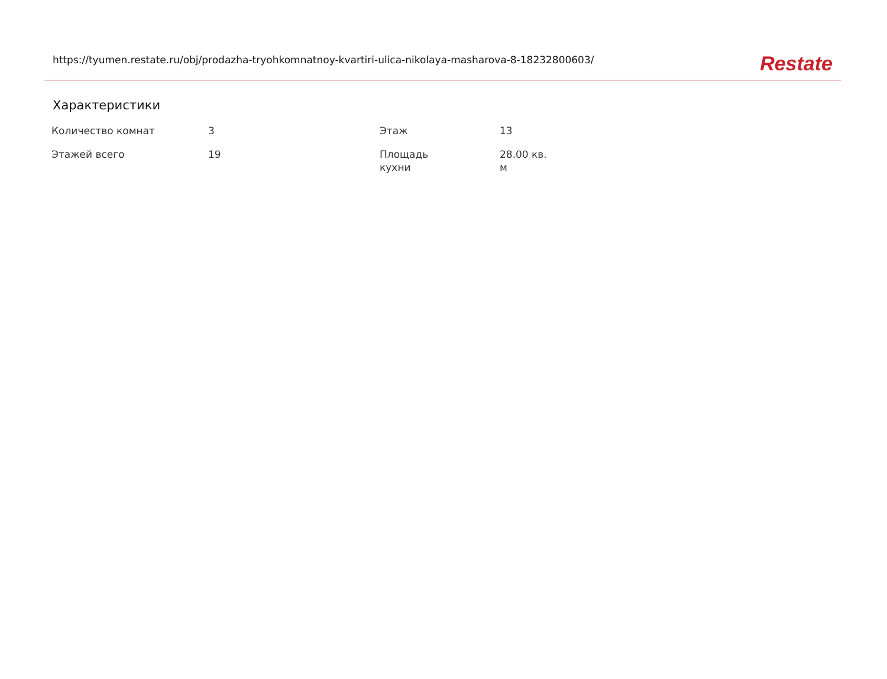https://tyumen.restate.ru/obj/prodazha-tryohkomnatnoy-kvartiri-ulica-nikolaya-masharova-8-18232800603/
Restate
Характеристики
| Количество комнат | 3 | Этаж | 13 |
| Этажей всего | 19 | Площадь кухни | 28.00 кв. м |